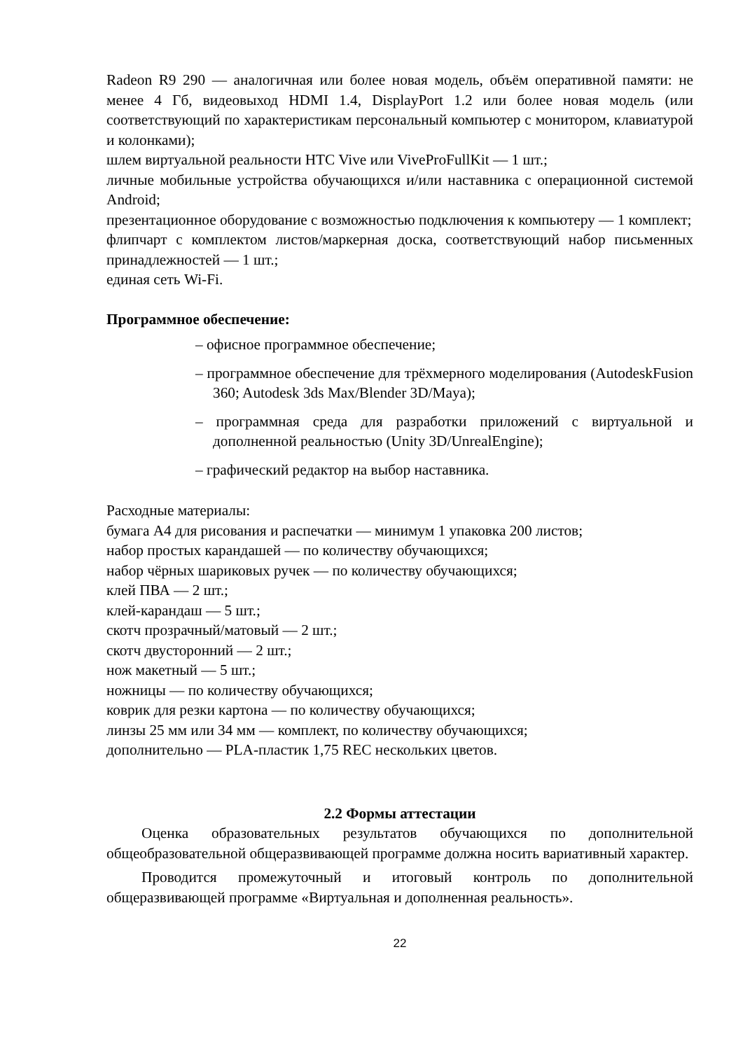Radeon R9 290 — аналогичная или более новая модель, объём оперативной памяти: не менее 4 Гб, видеовыход HDMI 1.4, DisplayPort 1.2 или более новая модель (или соответствующий по характеристикам персональный компьютер с монитором, клавиатурой и колонками);
шлем виртуальной реальности HTC Vive или ViveProFullKit — 1 шт.;
личные мобильные устройства обучающихся и/или наставника с операционной системой Android;
презентационное оборудование с возможностью подключения к компьютеру — 1 комплект;
флипчарт с комплектом листов/маркерная доска, соответствующий набор письменных принадлежностей — 1 шт.;
единая сеть Wi-Fi.
Программное обеспечение:
– офисное программное обеспечение;
– программное обеспечение для трёхмерного моделирования (AutodeskFusion 360; Autodesk 3ds Max/Blender 3D/Maya);
– программная среда для разработки приложений с виртуальной и дополненной реальностью (Unity 3D/UnrealEngine);
– графический редактор на выбор наставника.
Расходные материалы:
бумага А4 для рисования и распечатки — минимум 1 упаковка 200 листов;
набор простых карандашей — по количеству обучающихся;
набор чёрных шариковых ручек — по количеству обучающихся;
клей ПВА — 2 шт.;
клей-карандаш — 5 шт.;
скотч прозрачный/матовый — 2 шт.;
скотч двусторонний — 2 шт.;
нож макетный — 5 шт.;
ножницы — по количеству обучающихся;
коврик для резки картона — по количеству обучающихся;
линзы 25 мм или 34 мм — комплект, по количеству обучающихся;
дополнительно — PLA-пластик 1,75 REC нескольких цветов.
2.2 Формы аттестации
Оценка образовательных результатов обучающихся по дополнительной общеобразовательной общеразвивающей программе должна носить вариативный характер.
Проводится промежуточный и итоговый контроль по дополнительной общеразвивающей программе «Виртуальная и дополненная реальность».
22